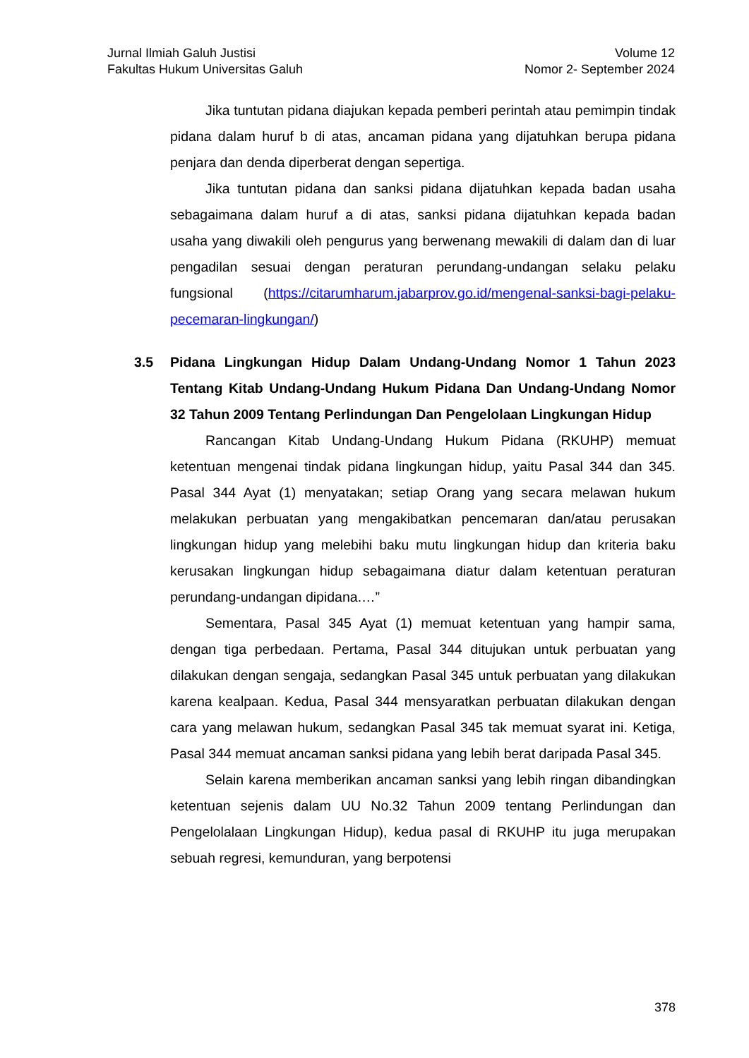Jurnal Ilmiah Galuh Justisi
Fakultas Hukum Universitas Galuh
Volume 12
Nomor 2- September 2024
Jika tuntutan pidana diajukan kepada pemberi perintah atau pemimpin tindak pidana dalam huruf b di atas, ancaman pidana yang dijatuhkan berupa pidana penjara dan denda diperberat dengan sepertiga.
Jika tuntutan pidana dan sanksi pidana dijatuhkan kepada badan usaha sebagaimana dalam huruf a di atas, sanksi pidana dijatuhkan kepada badan usaha yang diwakili oleh pengurus yang berwenang mewakili di dalam dan di luar pengadilan sesuai dengan peraturan perundang-undangan selaku pelaku fungsional (https://citarumharum.jabarprov.go.id/mengenal-sanksi-bagi-pelaku-pecemaran-lingkungan/)
3.5 Pidana Lingkungan Hidup Dalam Undang-Undang Nomor 1 Tahun 2023 Tentang Kitab Undang-Undang Hukum Pidana Dan Undang-Undang Nomor 32 Tahun 2009 Tentang Perlindungan Dan Pengelolaan Lingkungan Hidup
Rancangan Kitab Undang-Undang Hukum Pidana (RKUHP) memuat ketentuan mengenai tindak pidana lingkungan hidup, yaitu Pasal 344 dan 345. Pasal 344 Ayat (1) menyatakan; setiap Orang yang secara melawan hukum melakukan perbuatan yang mengakibatkan pencemaran dan/atau perusakan lingkungan hidup yang melebihi baku mutu lingkungan hidup dan kriteria baku kerusakan lingkungan hidup sebagaimana diatur dalam ketentuan peraturan perundang-undangan dipidana.…”
Sementara, Pasal 345 Ayat (1) memuat ketentuan yang hampir sama, dengan tiga perbedaan. Pertama, Pasal 344 ditujukan untuk perbuatan yang dilakukan dengan sengaja, sedangkan Pasal 345 untuk perbuatan yang dilakukan karena kealpaan. Kedua, Pasal 344 mensyaratkan perbuatan dilakukan dengan cara yang melawan hukum, sedangkan Pasal 345 tak memuat syarat ini. Ketiga, Pasal 344 memuat ancaman sanksi pidana yang lebih berat daripada Pasal 345.
Selain karena memberikan ancaman sanksi yang lebih ringan dibandingkan ketentuan sejenis dalam UU No.32 Tahun 2009 tentang Perlindungan dan Pengelolalaan Lingkungan Hidup), kedua pasal di RKUHP itu juga merupakan sebuah regresi, kemunduran, yang berpotensi
378